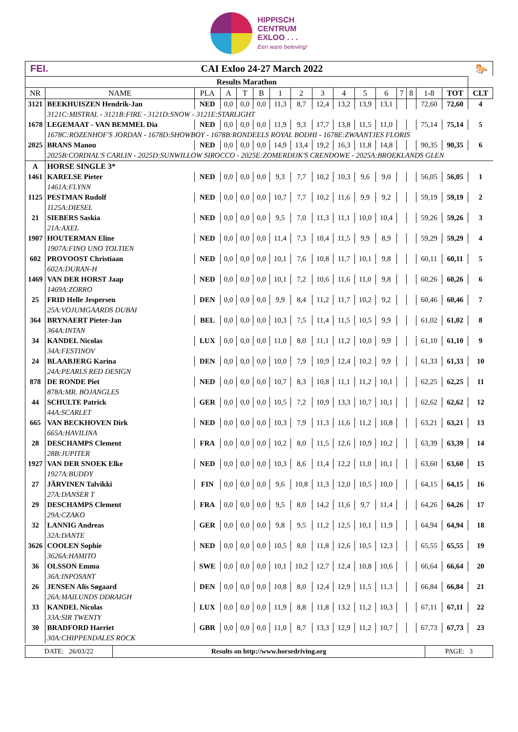HIPPISCH
CENTRUM
EXLOO . . .
Een ware beleving!
FEI. CAI Exloo 24-27 March 2022 🐎
| Results Marathon | | | | | | | | | | | | | | | | |
| --- | --- | --- | --- | --- | --- | --- | --- | --- | --- | --- | --- | --- | --- | --- | --- | --- |
| NR | NAME | PLA | A | T | B | 1 | 2 | 3 | 4 | 5 | 6 | 7 | 8 | 1-8 | TOT | CLT |
| 3121 | BEEKHUISZEN Hendrik-Jan | NED | 0,0 | 0,0 | 0,0 | 11,3 | 8,7 | 12,4 | 13,2 | 13,9 | 13,1 | | | 72,60 | 72,60 | 4 |
| | 3121C:MISTRAL - 3121B:FIRE - 3121D:SNOW - 3121E:STARLIGHT | | | | | | | | | | | | | | | |
| 1678 | LEGEMAAT - VAN BEMMEL Dia | NED | 0,0 | 0,0 | 0,0 | 11,9 | 9,3 | 17,7 | 13,8 | 11,5 | 11,0 | | | 75,14 | 75,14 | 5 |
| | 1678C:ROZENHOF'S JORDAN - 1678D:SHOWBOY - 1678B:RONDEELS ROYAL BODHI - 1678E:ZWAANTJES FLORIS | | | | | | | | | | | | | | | |
| 2025 | BRANS Manou | NED | 0,0 | 0,0 | 0,0 | 14,9 | 13,4 | 19,2 | 16,3 | 11,8 | 14,8 | | | 90,35 | 90,35 | 6 |
| | 2025B:CORDIAL'S CARLIN - 2025D:SUNWILLOW SIROCCO - 2025E:ZOMERDIJK'S CRENDOWE - 2025A:BROEKLANDS GLEN | | | | | | | | | | | | | | | |
| A | HORSE SINGLE 3* | | | | | | | | | | | | | | | |
| 1461 | KARELSE Pieter | NED | 0,0 | 0,0 | 0,0 | 9,3 | 7,7 | 10,2 | 10,3 | 9,6 | 9,0 | | | 56,05 | 56,05 | 1 |
| | 1461A:FLYNN | | | | | | | | | | | | | | | |
| 1125 | PESTMAN Rudolf | NED | 0,0 | 0,0 | 0,0 | 10,7 | 7,7 | 10,2 | 11,6 | 9,9 | 9,2 | | | 59,19 | 59,19 | 2 |
| | 1125A:DIESEL | | | | | | | | | | | | | | | |
| 21 | SIEBERS Saskia | NED | 0,0 | 0,0 | 0,0 | 9,5 | 7,0 | 11,3 | 11,1 | 10,0 | 10,4 | | | 59,26 | 59,26 | 3 |
| | 21A:AXEL | | | | | | | | | | | | | | | |
| 1907 | HOUTERMAN Eline | NED | 0,0 | 0,0 | 0,0 | 11,4 | 7,3 | 10,4 | 11,5 | 9,9 | 8,9 | | | 59,29 | 59,29 | 4 |
| | 1907A:FINO UNO TOLTIEN | | | | | | | | | | | | | | | |
| 602 | PROVOOST Christiaan | NED | 0,0 | 0,0 | 0,0 | 10,1 | 7,6 | 10,8 | 11,7 | 10,1 | 9,8 | | | 60,11 | 60,11 | 5 |
| | 602A:DURAN-H | | | | | | | | | | | | | | | |
| 1469 | VAN DER HORST Jaap | NED | 0,0 | 0,0 | 0,0 | 10,1 | 7,2 | 10,6 | 11,6 | 11,0 | 9,8 | | | 60,26 | 60,26 | 6 |
| | 1469A:ZORRO | | | | | | | | | | | | | | | |
| 25 | FRID Helle Jespersen | DEN | 0,0 | 0,0 | 0,0 | 9,9 | 8,4 | 11,2 | 11,7 | 10,2 | 9,2 | | | 60,46 | 60,46 | 7 |
| | 25A:VOJUMGAARDS DUBAI | | | | | | | | | | | | | | | |
| 364 | BRYNAERT Pieter-Jan | BEL | 0,0 | 0,0 | 0,0 | 10,3 | 7,5 | 11,4 | 11,5 | 10,5 | 9,9 | | | 61,02 | 61,02 | 8 |
| | 364A:INTAN | | | | | | | | | | | | | | | |
| 34 | KANDEL Nicolas | LUX | 0,0 | 0,0 | 0,0 | 11,0 | 8,0 | 11,1 | 11,2 | 10,0 | 9,9 | | | 61,10 | 61,10 | 9 |
| | 34A:FESTINOV | | | | | | | | | | | | | | | |
| 24 | BLAABJERG Karina | DEN | 0,0 | 0,0 | 0,0 | 10,0 | 7,9 | 10,9 | 12,4 | 10,2 | 9,9 | | | 61,33 | 61,33 | 10 |
| | 24A:PEARLS RED DESIGN | | | | | | | | | | | | | | | |
| 878 | DE RONDE Piet | NED | 0,0 | 0,0 | 0,0 | 10,7 | 8,3 | 10,8 | 11,1 | 11,2 | 10,1 | | | 62,25 | 62,25 | 11 |
| | 878A:MR. BOJANGLES | | | | | | | | | | | | | | | |
| 44 | SCHULTE Patrick | GER | 0,0 | 0,0 | 0,0 | 10,5 | 7,2 | 10,9 | 13,3 | 10,7 | 10,1 | | | 62,62 | 62,62 | 12 |
| | 44A:SCARLET | | | | | | | | | | | | | | | |
| 665 | VAN BECKHOVEN Dirk | NED | 0,0 | 0,0 | 0,0 | 10,3 | 7,9 | 11,3 | 11,6 | 11,2 | 10,8 | | | 63,21 | 63,21 | 13 |
| | 665A:HAVILINA | | | | | | | | | | | | | | | |
| 28 | DESCHAMPS Clement | FRA | 0,0 | 0,0 | 0,0 | 10,2 | 8,0 | 11,5 | 12,6 | 10,9 | 10,2 | | | 63,39 | 63,39 | 14 |
| | 28B:JUPITER | | | | | | | | | | | | | | | |
| 1927 | VAN DER SNOEK Elke | NED | 0,0 | 0,0 | 0,0 | 10,3 | 8,6 | 11,4 | 12,2 | 11,0 | 10,1 | | | 63,60 | 63,60 | 15 |
| | 1927A:BUDDY | | | | | | | | | | | | | | | |
| 27 | JÄRVINEN Talvikki | FIN | 0,0 | 0,0 | 0,0 | 9,6 | 10,8 | 11,3 | 12,0 | 10,5 | 10,0 | | | 64,15 | 64,15 | 16 |
| | 27A:DANSER T | | | | | | | | | | | | | | | |
| 29 | DESCHAMPS Clement | FRA | 0,0 | 0,0 | 0,0 | 9,5 | 8,0 | 14,2 | 11,6 | 9,7 | 11,4 | | | 64,26 | 64,26 | 17 |
| | 29A:CZAKO | | | | | | | | | | | | | | | |
| 32 | LANNIG Andreas | GER | 0,0 | 0,0 | 0,0 | 9,8 | 9,5 | 11,2 | 12,5 | 10,1 | 11,9 | | | 64,94 | 64,94 | 18 |
| | 32A:DANTE | | | | | | | | | | | | | | | |
| 3626 | COOLEN Sophie | NED | 0,0 | 0,0 | 0,0 | 10,5 | 8,0 | 11,8 | 12,6 | 10,5 | 12,3 | | | 65,55 | 65,55 | 19 |
| | 3626A:HAMITO | | | | | | | | | | | | | | | |
| 36 | OLSSON Emma | SWE | 0,0 | 0,0 | 0,0 | 10,1 | 10,2 | 12,7 | 12,4 | 10,8 | 10,6 | | | 66,64 | 66,64 | 20 |
| | 36A:INPOSANT | | | | | | | | | | | | | | | |
| 26 | JENSEN Alis Søgaard | DEN | 0,0 | 0,0 | 0,0 | 10,8 | 8,0 | 12,4 | 12,9 | 11,5 | 11,3 | | | 66,84 | 66,84 | 21 |
| | 26A:MAILUNDS DDRAIGH | | | | | | | | | | | | | | | |
| 33 | KANDEL Nicolas | LUX | 0,0 | 0,0 | 0,0 | 11,9 | 8,8 | 11,8 | 13,2 | 11,2 | 10,3 | | | 67,11 | 67,11 | 22 |
| | 33A:SIR TWENTY | | | | | | | | | | | | | | | |
| 30 | BRADFORD Harriet | GBR | 0,0 | 0,0 | 0,0 | 11,0 | 8,7 | 13,3 | 12,9 | 11,2 | 10,7 | | | 67,73 | 67,73 | 23 |
| | 30A:CHIPPENDALES ROCK | | | | | | | | | | | | | | | |
| DATE: 26/03/22 | Results on http://www.horsedriving.org | PAGE: 3 |